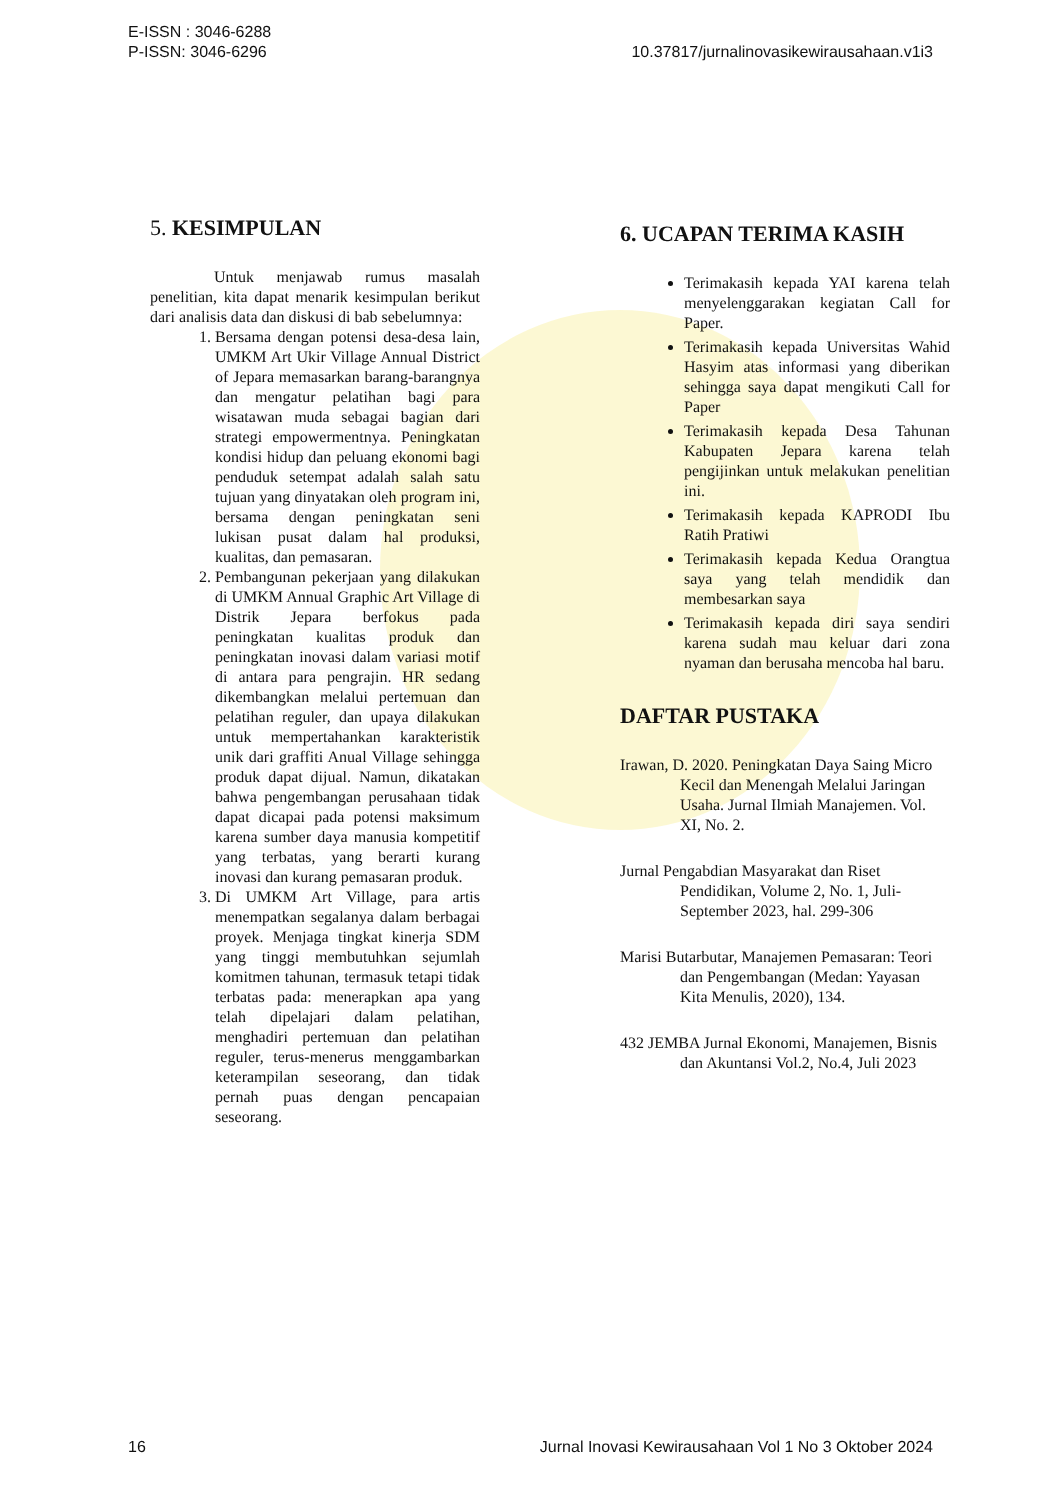E-ISSN : 3046-6288
P-ISSN: 3046-6296
10.37817/jurnalinovasikewirausahaan.v1i3
5. KESIMPULAN
Untuk menjawab rumus masalah penelitian, kita dapat menarik kesimpulan berikut dari analisis data dan diskusi di bab sebelumnya:
1. Bersama dengan potensi desa-desa lain, UMKM Art Ukir Village Annual District of Jepara memasarkan barang-barangnya dan mengatur pelatihan bagi para wisatawan muda sebagai bagian dari strategi empowermentnya. Peningkatan kondisi hidup dan peluang ekonomi bagi penduduk setempat adalah salah satu tujuan yang dinyatakan oleh program ini, bersama dengan peningkatan seni lukisan pusat dalam hal produksi, kualitas, dan pemasaran.
2. Pembangunan pekerjaan yang dilakukan di UMKM Annual Graphic Art Village di Distrik Jepara berfokus pada peningkatan kualitas produk dan peningkatan inovasi dalam variasi motif di antara para pengrajin. HR sedang dikembangkan melalui pertemuan dan pelatihan reguler, dan upaya dilakukan untuk mempertahankan karakteristik unik dari graffiti Anual Village sehingga produk dapat dijual. Namun, dikatakan bahwa pengembangan perusahaan tidak dapat dicapai pada potensi maksimum karena sumber daya manusia kompetitif yang terbatas, yang berarti kurang inovasi dan kurang pemasaran produk.
3. Di UMKM Art Village, para artis menempatkan segalanya dalam berbagai proyek. Menjaga tingkat kinerja SDM yang tinggi membutuhkan sejumlah komitmen tahunan, termasuk tetapi tidak terbatas pada: menerapkan apa yang telah dipelajari dalam pelatihan, menghadiri pertemuan dan pelatihan reguler, terus-menerus menggambarkan keterampilan seseorang, dan tidak pernah puas dengan pencapaian seseorang.
6. UCAPAN TERIMA KASIH
Terimakasih kepada YAI karena telah menyelenggarakan kegiatan Call for Paper.
Terimakasih kepada Universitas Wahid Hasyim atas informasi yang diberikan sehingga saya dapat mengikuti Call for Paper
Terimakasih kepada Desa Tahunan Kabupaten Jepara karena telah pengijinkan untuk melakukan penelitian ini.
Terimakasih kepada KAPRODI Ibu Ratih Pratiwi
Terimakasih kepada Kedua Orangtua saya yang telah mendidik dan membesarkan saya
Terimakasih kepada diri saya sendiri karena sudah mau keluar dari zona nyaman dan berusaha mencoba hal baru.
DAFTAR PUSTAKA
Irawan, D. 2020. Peningkatan Daya Saing Micro Kecil dan Menengah Melalui Jaringan Usaha. Jurnal Ilmiah Manajemen. Vol. XI, No. 2.
Jurnal Pengabdian Masyarakat dan Riset Pendidikan, Volume 2, No. 1, Juli-September 2023, hal. 299-306
Marisi Butarbutar, Manajemen Pemasaran: Teori dan Pengembangan (Medan: Yayasan Kita Menulis, 2020), 134.
432 JEMBA Jurnal Ekonomi, Manajemen, Bisnis dan Akuntansi Vol.2, No.4, Juli 2023
16 Jurnal Inovasi Kewirausahaan Vol 1 No 3 Oktober 2024